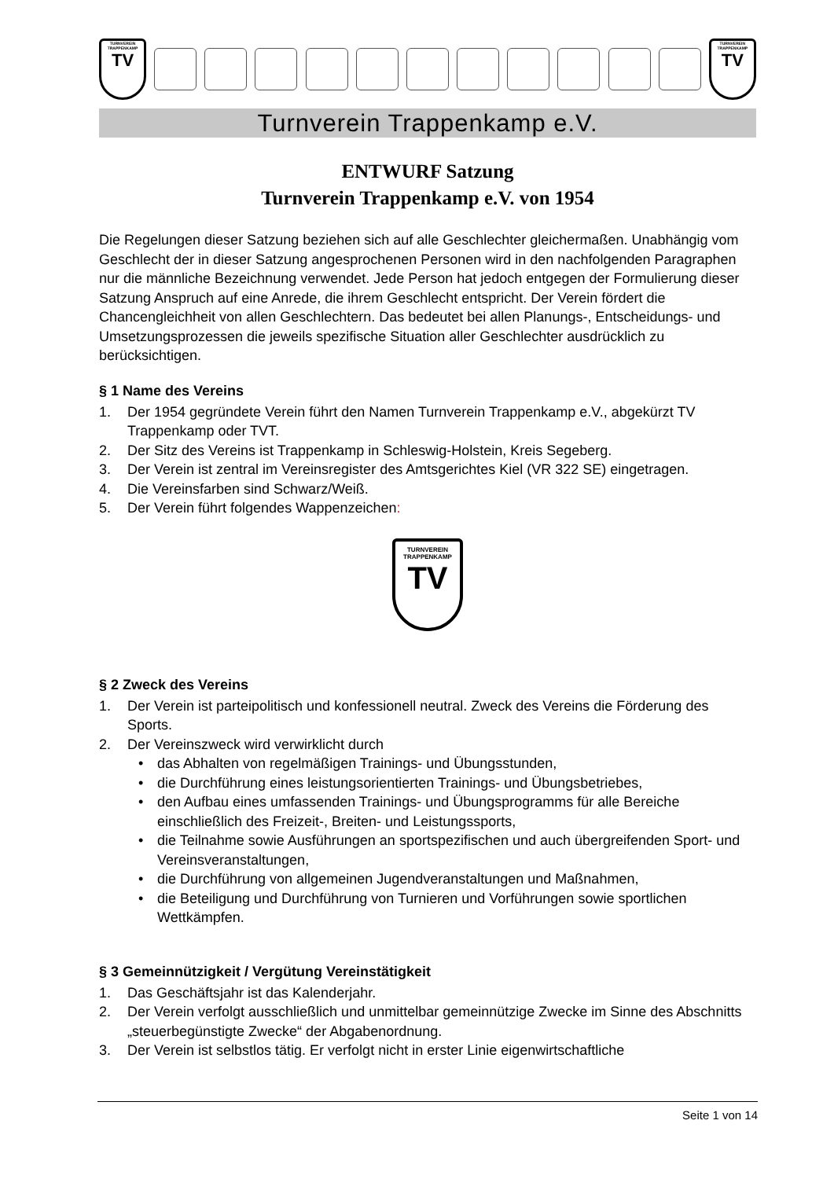TURNVEREIN
TRAPPENKAMP
TV
TURNVEREIN
TRAPPENKAMP
TV
Turnverein Trappenkamp e.V.
ENTWURF Satzung
Turnverein Trappenkamp e.V. von 1954
Die Regelungen dieser Satzung beziehen sich auf alle Geschlechter gleichermaßen. Unabhängig vom Geschlecht der in dieser Satzung angesprochenen Personen wird in den nachfolgenden Paragraphen nur die männliche Bezeichnung verwendet. Jede Person hat jedoch entgegen der Formulierung dieser Satzung Anspruch auf eine Anrede, die ihrem Geschlecht entspricht. Der Verein fördert die Chancengleichheit von allen Geschlechtern. Das bedeutet bei allen Planungs-, Entscheidungs- und Umsetzungsprozessen die jeweils spezifische Situation aller Geschlechter ausdrücklich zu berücksichtigen.
§ 1 Name des Vereins
1. Der 1954 gegründete Verein führt den Namen Turnverein Trappenkamp e.V., abgekürzt TV Trappenkamp oder TVT.
2. Der Sitz des Vereins ist Trappenkamp in Schleswig-Holstein, Kreis Segeberg.
3. Der Verein ist zentral im Vereinsregister des Amtsgerichtes Kiel (VR 322 SE) eingetragen.
4. Die Vereinsfarben sind Schwarz/Weiß.
5. Der Verein führt folgendes Wappenzeichen:
TURNVEREIN
TRAPPENKAMP
TV
§ 2 Zweck des Vereins
1. Der Verein ist parteipolitisch und konfessionell neutral. Zweck des Vereins die Förderung des Sports.
2. Der Vereinszweck wird verwirklicht durch
• das Abhalten von regelmäßigen Trainings- und Übungsstunden,
• die Durchführung eines leistungsorientierten Trainings- und Übungsbetriebes,
• den Aufbau eines umfassenden Trainings- und Übungsprogramms für alle Bereiche einschließlich des Freizeit-, Breiten- und Leistungssports,
• die Teilnahme sowie Ausführungen an sportspezifischen und auch übergreifenden Sport- und Vereinsveranstaltungen,
• die Durchführung von allgemeinen Jugendveranstaltungen und Maßnahmen,
• die Beteiligung und Durchführung von Turnieren und Vorführungen sowie sportlichen Wettkämpfen.
§ 3 Gemeinnützigkeit / Vergütung Vereinstätigkeit
1. Das Geschäftsjahr ist das Kalenderjahr.
2. Der Verein verfolgt ausschließlich und unmittelbar gemeinnützige Zwecke im Sinne des Abschnitts „steuerbegünstigte Zwecke“ der Abgabenordnung.
3. Der Verein ist selbstlos tätig. Er verfolgt nicht in erster Linie eigenwirtschaftliche
Seite 1 von 14